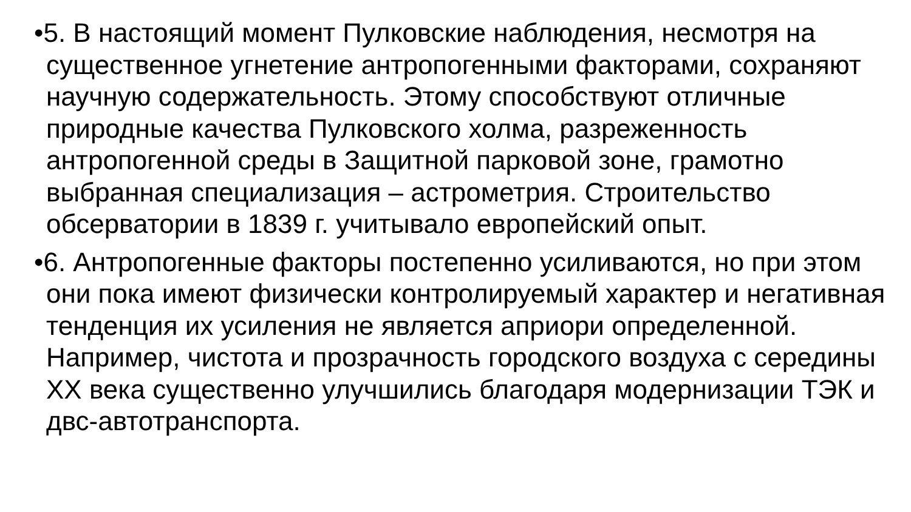•5. В настоящий момент Пулковские наблюдения, несмотря на существенное угнетение антропогенными факторами, сохраняют научную содержательность. Этому способствуют отличные природные качества Пулковского холма, разреженность антропогенной среды в Защитной парковой зоне, грамотно выбранная специализация – астрометрия. Строительство обсерватории в 1839 г. учитывало европейский опыт.
•6. Антропогенные факторы постепенно усиливаются, но при этом они пока имеют физически контролируемый характер и негативная тенденция их усиления не является априори определенной. Например, чистота и прозрачность городского воздуха с середины XX века существенно улучшились благодаря модернизации ТЭК и двс-автотранспорта.